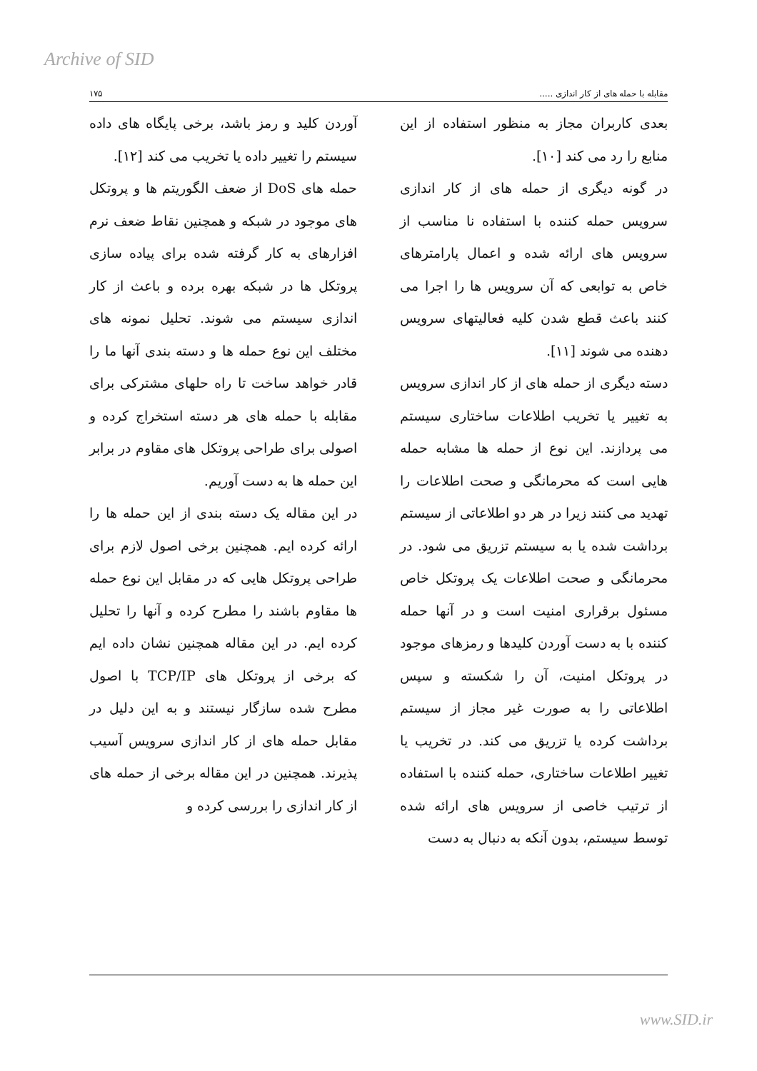Archive of SID
مقابله با حمله های از کار اندازی ..... ۱۷۵
بعدی کاربران مجاز به منظور استفاده از این منابع را رد می کند [۱۰].
در گونه دیگری از حمله های از کار اندازی سرویس حمله کننده با استفاده نا مناسب از سرویس های ارائه شده و اعمال پارامترهای خاص به توابعی که آن سرویس ها را اجرا می کنند باعث قطع شدن کلیه فعالیتهای سرویس دهنده می شوند [۱۱].
دسته دیگری از حمله های از کار اندازی سرویس به تغییر یا تخریب اطلاعات ساختاری سیستم می پردازند. این نوع از حمله ها مشابه حمله هایی است که محرمانگی و صحت اطلاعات را تهدید می کنند زیرا در هر دو اطلاعاتی از سیستم برداشت شده یا به سیستم تزریق می شود. در محرمانگی و صحت اطلاعات یک پروتکل خاص مسئول برقراری امنیت است و در آنها حمله کننده با به دست آوردن کلیدها و رمزهای موجود در پروتکل امنیت، آن را شکسته و سپس اطلاعاتی را به صورت غیر مجاز از سیستم برداشت کرده یا تزریق می کند. در تخریب یا تغییر اطلاعات ساختاری، حمله کننده با استفاده از ترتیب خاصی از سرویس های ارائه شده توسط سیستم، بدون آنکه به دنبال به دست
آوردن کلید و رمز باشد، برخی پایگاه های داده سیستم را تغییر داده یا تخریب می کند [۱۲].
حمله های DoS از ضعف الگوریتم ها و پروتکل های موجود در شبکه و همچنین نقاط ضعف نرم افزارهای به کار گرفته شده برای پیاده سازی پروتکل ها در شبکه بهره برده و باعث از کار اندازی سیستم می شوند. تحلیل نمونه های مختلف این نوع حمله ها و دسته بندی آنها ما را قادر خواهد ساخت تا راه حلهای مشترکی برای مقابله با حمله های هر دسته استخراج کرده و اصولی برای طراحی پروتکل های مقاوم در برابر این حمله ها به دست آوریم.
در این مقاله یک دسته بندی از این حمله ها را ارائه کرده ایم. همچنین برخی اصول لازم برای طراحی پروتکل هایی که در مقابل این نوع حمله ها مقاوم باشند را مطرح کرده و آنها را تحلیل کرده ایم. در این مقاله همچنین نشان داده ایم که برخی از پروتکل های TCP/IP با اصول مطرح شده سازگار نیستند و به این دلیل در مقابل حمله های از کار اندازی سرویس آسیب پذیرند. همچنین در این مقاله برخی از حمله های از کار اندازی را بررسی کرده و
www.SID.ir